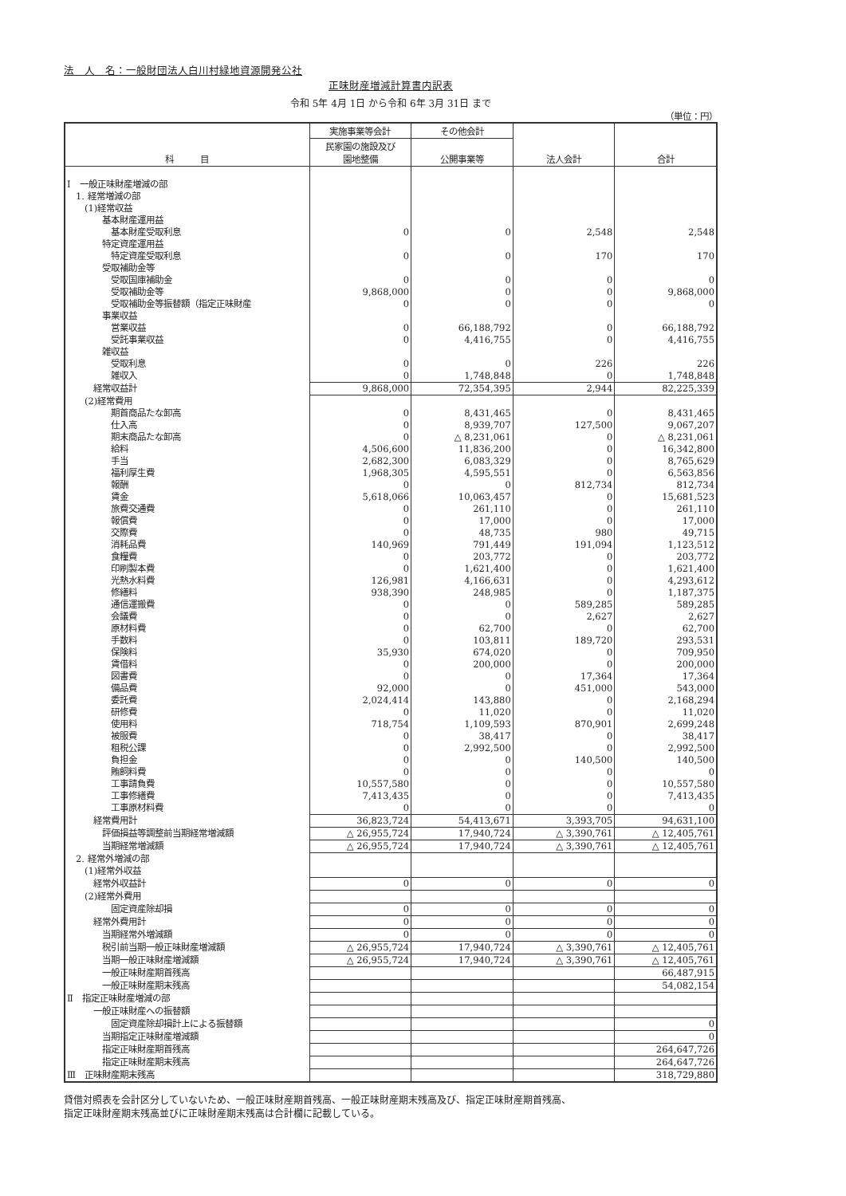法　人　名：一般財団法人白川村緑地資源開発公社
正味財産増減計算書内訳表
令和 5年 4月 1日 から令和 6年 3月 31日 まで
（単位：円）
| 科 目 | 実施事業等会計 | その他会計 | 法人会計 | 合計 |
| --- | --- | --- | --- | --- |
| | 民家園の施設及び 園地整備 | 公開事業等 | | |
| Ⅰ 一般正味財産増減の部 | | | | |
| 1. 経常増減の部 | | | | |
| (1)経常収益 | | | | |
| 基本財産運用益 | | | | |
| 基本財産受取利息 | 0 | 0 | 2,548 | 2,548 |
| 特定資産運用益 | | | | |
| 特定資産受取利息 | 0 | 0 | 170 | 170 |
| 受取補助金等 | | | | |
| 受取国庫補助金 | 0 | 0 | 0 | 0 |
| 受取補助金等 | 9,868,000 | 0 | 0 | 9,868,000 |
| 受取補助金等振替額（指定正味財産 | 0 | 0 | 0 | 0 |
| 事業収益 | | | | |
| 営業収益 | 0 | 66,188,792 | 0 | 66,188,792 |
| 受託事業収益 | 0 | 4,416,755 | 0 | 4,416,755 |
| 雑収益 | | | | |
| 受取利息 | 0 | 0 | 226 | 226 |
| 雑収入 | 0 | 1,748,848 | 0 | 1,748,848 |
| 経常収益計 | 9,868,000 | 72,354,395 | 2,944 | 82,225,339 |
| (2)経常費用 | | | | |
| 期首商品たな卸高 | 0 | 8,431,465 | 0 | 8,431,465 |
| 仕入高 | 0 | 8,939,707 | 127,500 | 9,067,207 |
| 期末商品たな卸高 | 0 | △ 8,231,061 | 0 | △ 8,231,061 |
| 給料 | 4,506,600 | 11,836,200 | 0 | 16,342,800 |
| 手当 | 2,682,300 | 6,083,329 | 0 | 8,765,629 |
| 福利厚生費 | 1,968,305 | 4,595,551 | 0 | 6,563,856 |
| 報酬 | 0 | 0 | 812,734 | 812,734 |
| 賃金 | 5,618,066 | 10,063,457 | 0 | 15,681,523 |
| 旅費交通費 | 0 | 261,110 | 0 | 261,110 |
| 報償費 | 0 | 17,000 | 0 | 17,000 |
| 交際費 | 0 | 48,735 | 980 | 49,715 |
| 消耗品費 | 140,969 | 791,449 | 191,094 | 1,123,512 |
| 食糧費 | 0 | 203,772 | 0 | 203,772 |
| 印刷製本費 | 0 | 1,621,400 | 0 | 1,621,400 |
| 光熱水料費 | 126,981 | 4,166,631 | 0 | 4,293,612 |
| 修繕料 | 938,390 | 248,985 | 0 | 1,187,375 |
| 通信運搬費 | 0 | 0 | 589,285 | 589,285 |
| 会議費 | 0 | 0 | 2,627 | 2,627 |
| 原材料費 | 0 | 62,700 | 0 | 62,700 |
| 手数料 | 0 | 103,811 | 189,720 | 293,531 |
| 保険料 | 35,930 | 674,020 | 0 | 709,950 |
| 賃借料 | 0 | 200,000 | 0 | 200,000 |
| 図書費 | 0 | 0 | 17,364 | 17,364 |
| 備品費 | 92,000 | 0 | 451,000 | 543,000 |
| 委託費 | 2,024,414 | 143,880 | 0 | 2,168,294 |
| 研修費 | 0 | 11,020 | 0 | 11,020 |
| 使用料 | 718,754 | 1,109,593 | 870,901 | 2,699,248 |
| 被服費 | 0 | 38,417 | 0 | 38,417 |
| 租税公課 | 0 | 2,992,500 | 0 | 2,992,500 |
| 負担金 | 0 | 0 | 140,500 | 140,500 |
| 賄飼料費 | 0 | 0 | 0 | 0 |
| 工事請負費 | 10,557,580 | 0 | 0 | 10,557,580 |
| 工事修繕費 | 7,413,435 | 0 | 0 | 7,413,435 |
| 工事原材料費 | 0 | 0 | 0 | 0 |
| 経常費用計 | 36,823,724 | 54,413,671 | 3,393,705 | 94,631,100 |
| 評価損益等調整前当期経常増減額 | △ 26,955,724 | 17,940,724 | △ 3,390,761 | △ 12,405,761 |
| 当期経常増減額 | △ 26,955,724 | 17,940,724 | △ 3,390,761 | △ 12,405,761 |
| 2. 経常外増減の部 | | | | |
| (1)経常外収益 | | | | |
| 経常外収益計 | 0 | 0 | 0 | 0 |
| (2)経常外費用 | | | | |
| 固定資産除却損 | 0 | 0 | 0 | 0 |
| 経常外費用計 | 0 | 0 | 0 | 0 |
| 当期経常外増減額 | 0 | 0 | 0 | 0 |
| 税引前当期一般正味財産増減額 | △ 26,955,724 | 17,940,724 | △ 3,390,761 | △ 12,405,761 |
| 当期一般正味財産増減額 | △ 26,955,724 | 17,940,724 | △ 3,390,761 | △ 12,405,761 |
| 一般正味財産期首残高 | | | | 66,487,915 |
| 一般正味財産期末残高 | | | | 54,082,154 |
| Ⅱ 指定正味財産増減の部 | | | | |
| 一般正味財産への振替額 | | | | |
| 固定資産除却損計上による振替額 | | | | 0 |
| 当期指定正味財産増減額 | | | | 0 |
| 指定正味財産期首残高 | | | | 264,647,726 |
| 指定正味財産期末残高 | | | | 264,647,726 |
| Ⅲ 正味財産期末残高 | | | | 318,729,880 |
貸借対照表を会計区分していないため、一般正味財産期首残高、一般正味財産期末残高及び、指定正味財産期首残高、
指定正味財産期末残高並びに正味財産期末残高は合計欄に記載している。